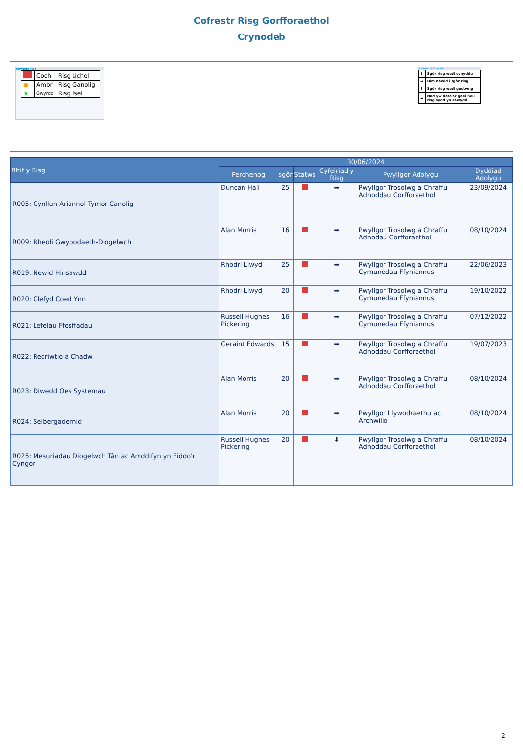Cofrestr Risg Gorfforaethol
Crynodeb
Allwedd risg
| | Coch | Risg Uchel |
| ● | Ambr | Risg Ganolig |
| ★ | Gwyrdd | Risg Isel |
Allwedd Tuedd
| ⬆ | Sgôr risg wedi cynyddu |
| ➡ | Dim newid i sgôr risg |
| ⬇ | Sgôr risg wedi gostwng |
| ▬ | Nad yw data ar gael neu risg sydd yn newydd |
| Rhif y Risg | 30/06/2024 | | | | | |
| --- | --- | --- | --- | --- | --- | --- |
| | Perchenog | sgôr | Statws | Cyfeiriad y Risg | Pwyllgor Adolygu | Dyddiad Adolygu |
| R005: Cynllun Ariannol Tymor Canolig | Duncan Hall | 25 | | ➡ | Pwyllgor Trosolwg a Chraffu Adnoddau Corfforaethol | 23/09/2024 |
| R009: Rheoli Gwybodaeth-Diogelwch | Alan Morris | 16 | | ➡ | Pwyllgor Trosolwg a Chraffu Adnodau Corfforaethol | 08/10/2024 |
| R019: Newid Hinsawdd | Rhodri Llwyd | 25 | | ➡ | Pwyllgor Trosolwg a Chraffu Cymunedau Ffyniannus | 22/06/2023 |
| R020: Clefyd Coed Ynn | Rhodri Llwyd | 20 | | ➡ | Pwyllgor Trosolwg a Chraffu Cymunedau Ffyniannus | 19/10/2022 |
| R021: Lefelau Ffosffadau | Russell Hughes-Pickering | 16 | | ➡ | Pwyllgor Trosolwg a Chraffu Cymunedau Ffyniannus | 07/12/2022 |
| R022: Recriwtio a Chadw | Geraint Edwards | 15 | | ➡ | Pwyllgor Trosolwg a Chraffu Adnoddau Corfforaethol | 19/07/2023 |
| R023: Diwedd Oes Systemau | Alan Morris | 20 | | ➡ | Pwyllgor Trosolwg a Chraffu Adnoddau Corfforaethol | 08/10/2024 |
| R024: Seibergadernid | Alan Morris | 20 | | ➡ | Pwyllgor Llywodraethu ac Archwilio | 08/10/2024 |
| R025: Mesuriadau Diogelwch Tân ac Amddifyn yn Eiddo'r Cyngor | Russell Hughes-Pickering | 20 | | ⬇ | Pwyllgor Trosolwg a Chraffu Adnoddau Corfforaethol | 08/10/2024 |
2